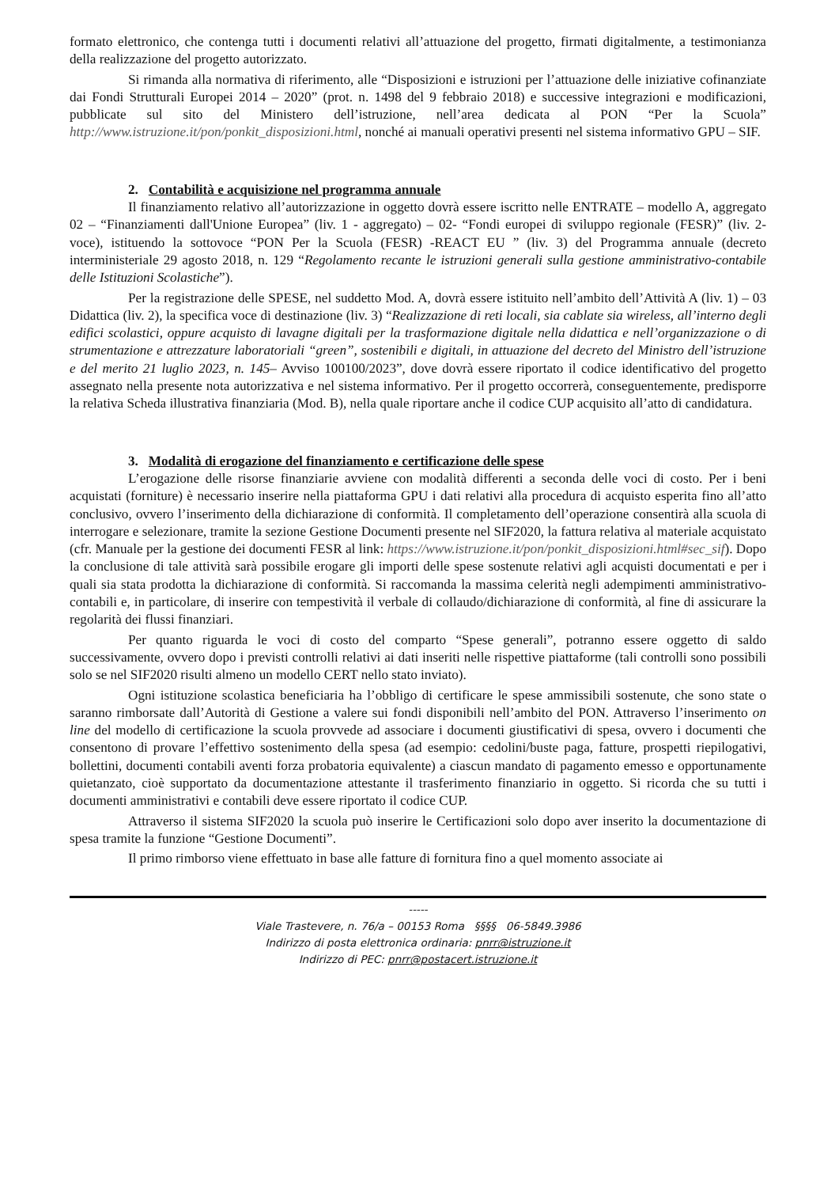formato elettronico, che contenga tutti i documenti relativi all’attuazione del progetto, firmati digitalmente, a testimonianza della realizzazione del progetto autorizzato.
Si rimanda alla normativa di riferimento, alle “Disposizioni e istruzioni per l’attuazione delle iniziative cofinanziate dai Fondi Strutturali Europei 2014 – 2020” (prot. n. 1498 del 9 febbraio 2018) e successive integrazioni e modificazioni, pubblicate sul sito del Ministero dell’istruzione, nell’area dedicata al PON “Per la Scuola” http://www.istruzione.it/pon/ponkit_disposizioni.html, nonché ai manuali operativi presenti nel sistema informativo GPU – SIF.
2. Contabilità e acquisizione nel programma annuale
Il finanziamento relativo all’autorizzazione in oggetto dovrà essere iscritto nelle ENTRATE – modello A, aggregato 02 – “Finanziamenti dall'Unione Europea” (liv. 1 - aggregato) – 02- “Fondi europei di sviluppo regionale (FESR)” (liv. 2- voce), istituendo la sottovoce “PON Per la Scuola (FESR) -REACT EU ” (liv. 3) del Programma annuale (decreto interministeriale 29 agosto 2018, n. 129 “Regolamento recante le istruzioni generali sulla gestione amministrativo-contabile delle Istituzioni Scolastiche”).
Per la registrazione delle SPESE, nel suddetto Mod. A, dovrà essere istituito nell’ambito dell’Attività A (liv. 1) – 03 Didattica (liv. 2), la specifica voce di destinazione (liv. 3) “Realizzazione di reti locali, sia cablate sia wireless, all’interno degli edifici scolastici, oppure acquisto di lavagne digitali per la trasformazione digitale nella didattica e nell’organizzazione o di strumentazione e attrezzature laboratoriali “green”, sostenibili e digitali, in attuazione del decreto del Ministro dell’istruzione e del merito 21 luglio 2023, n. 145– Avviso 100100/2023”, dove dovrà essere riportato il codice identificativo del progetto assegnato nella presente nota autorizzativa e nel sistema informativo. Per il progetto occorrerà, conseguentemente, predisporre la relativa Scheda illustrativa finanziaria (Mod. B), nella quale riportare anche il codice CUP acquisito all’atto di candidatura.
3. Modalità di erogazione del finanziamento e certificazione delle spese
L’erogazione delle risorse finanziarie avviene con modalità differenti a seconda delle voci di costo. Per i beni acquistati (forniture) è necessario inserire nella piattaforma GPU i dati relativi alla procedura di acquisto esperita fino all’atto conclusivo, ovvero l’inserimento della dichiarazione di conformità. Il completamento dell’operazione consentirà alla scuola di interrogare e selezionare, tramite la sezione Gestione Documenti presente nel SIF2020, la fattura relativa al materiale acquistato (cfr. Manuale per la gestione dei documenti FESR al link: https://www.istruzione.it/pon/ponkit_disposizioni.html#sec_sif). Dopo la conclusione di tale attività sarà possibile erogare gli importi delle spese sostenute relativi agli acquisti documentati e per i quali sia stata prodotta la dichiarazione di conformità. Si raccomanda la massima celerità negli adempimenti amministrativo-contabili e, in particolare, di inserire con tempestività il verbale di collaudo/dichiarazione di conformità, al fine di assicurare la regolarità dei flussi finanziari.
Per quanto riguarda le voci di costo del comparto “Spese generali”, potranno essere oggetto di saldo successivamente, ovvero dopo i previsti controlli relativi ai dati inseriti nelle rispettive piattaforme (tali controlli sono possibili solo se nel SIF2020 risulti almeno un modello CERT nello stato inviato).
Ogni istituzione scolastica beneficiaria ha l’obbligo di certificare le spese ammissibili sostenute, che sono state o saranno rimborsate dall’Autorità di Gestione a valere sui fondi disponibili nell’ambito del PON. Attraverso l’inserimento on line del modello di certificazione la scuola provvede ad associare i documenti giustificativi di spesa, ovvero i documenti che consentono di provare l’effettivo sostenimento della spesa (ad esempio: cedolini/buste paga, fatture, prospetti riepilogativi, bollettini, documenti contabili aventi forza probatoria equivalente) a ciascun mandato di pagamento emesso e opportunamente quietanzato, cioè supportato da documentazione attestante il trasferimento finanziario in oggetto. Si ricorda che su tutti i documenti amministrativi e contabili deve essere riportato il codice CUP.
Attraverso il sistema SIF2020 la scuola può inserire le Certificazioni solo dopo aver inserito la documentazione di spesa tramite la funzione “Gestione Documenti”.
Il primo rimborso viene effettuato in base alle fatture di fornitura fino a quel momento associate ai
-----
Viale Trastevere, n. 76/a – 00153 Roma §§§§ 06-5849.3986
Indirizzo di posta elettronica ordinaria: pnrr@istruzione.it
Indirizzo di PEC: pnrr@postacert.istruzione.it